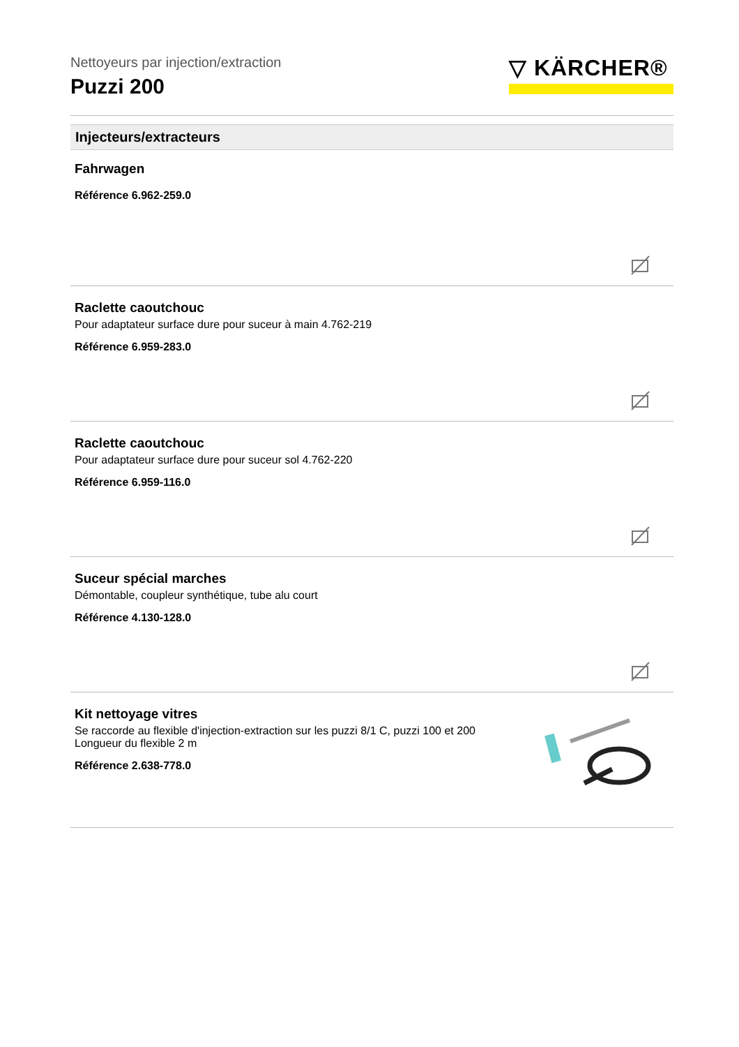▽ KÄRCHER®
Nettoyeurs par injection/extraction
Puzzi 200
Injecteurs/extracteurs
Fahrwagen
Référence 6.962-259.0
Raclette caoutchouc
Pour adaptateur surface dure pour suceur à main 4.762-219
Référence 6.959-283.0
Raclette caoutchouc
Pour adaptateur surface dure pour suceur sol 4.762-220
Référence 6.959-116.0
Suceur spécial marches
Démontable, coupleur synthétique, tube alu court
Référence 4.130-128.0
Kit nettoyage vitres
Se raccorde au flexible d'injection-extraction sur les puzzi 8/1 C, puzzi 100 et 200
Longueur du flexible 2 m
Référence 2.638-778.0